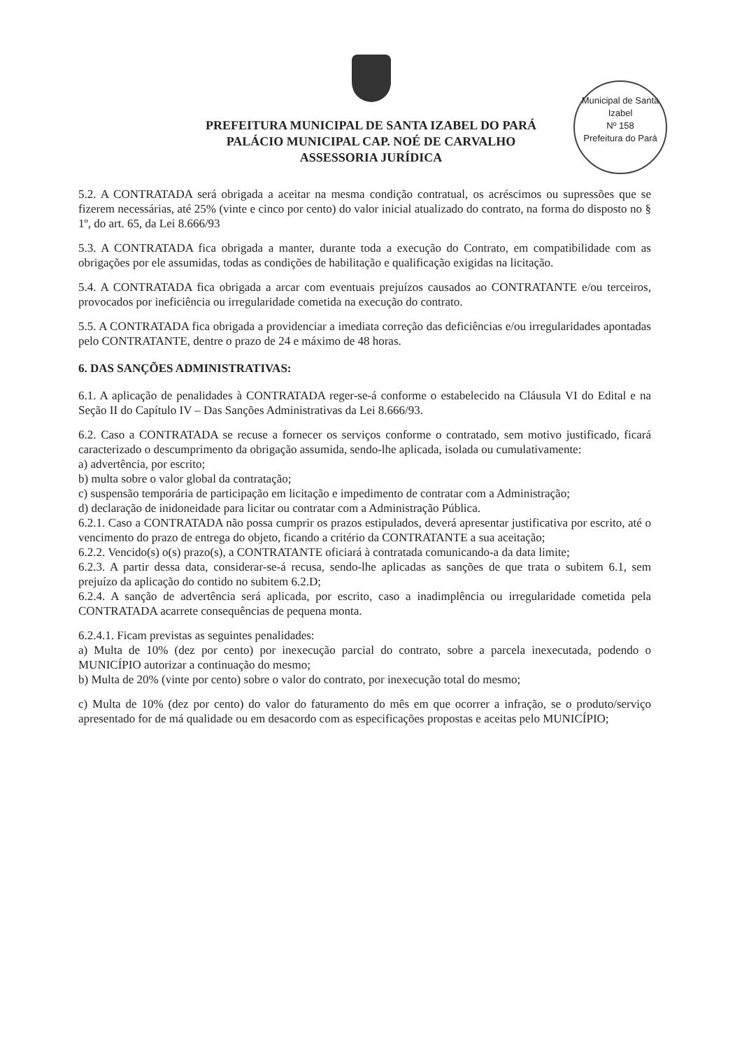Municipal de Santa Izabel
Nº 158
Prefeitura do Pará
PREFEITURA MUNICIPAL DE SANTA IZABEL DO PARÁ
PALÁCIO MUNICIPAL CAP. NOÉ DE CARVALHO
ASSESSORIA JURÍDICA
5.2. A CONTRATADA será obrigada a aceitar na mesma condição contratual, os acréscimos ou supressões que se fizerem necessárias, até 25% (vinte e cinco por cento) do valor inicial atualizado do contrato, na forma do disposto no § 1º, do art. 65, da Lei 8.666/93
5.3. A CONTRATADA fica obrigada a manter, durante toda a execução do Contrato, em compatibilidade com as obrigações por ele assumidas, todas as condições de habilitação e qualificação exigidas na licitação.
5.4. A CONTRATADA fica obrigada a arcar com eventuais prejuízos causados ao CONTRATANTE e/ou terceiros, provocados por ineficiência ou irregularidade cometida na execução do contrato.
5.5. A CONTRATADA fica obrigada a providenciar a imediata correção das deficiências e/ou irregularidades apontadas pelo CONTRATANTE, dentre o prazo de 24 e máximo de 48 horas.
6. DAS SANÇÕES ADMINISTRATIVAS:
6.1. A aplicação de penalidades à CONTRATADA reger-se-á conforme o estabelecido na Cláusula VI do Edital e na Seção II do Capítulo IV – Das Sanções Administrativas da Lei 8.666/93.
6.2. Caso a CONTRATADA se recuse a fornecer os serviços conforme o contratado, sem motivo justificado, ficará caracterizado o descumprimento da obrigação assumida, sendo-lhe aplicada, isolada ou cumulativamente:
a) advertência, por escrito;
b) multa sobre o valor global da contratação;
c) suspensão temporária de participação em licitação e impedimento de contratar com a Administração;
d) declaração de inidoneidade para licitar ou contratar com a Administração Pública.
6.2.1. Caso a CONTRATADA não possa cumprir os prazos estipulados, deverá apresentar justificativa por escrito, até o vencimento do prazo de entrega do objeto, ficando a critério da CONTRATANTE a sua aceitação;
6.2.2. Vencido(s) o(s) prazo(s), a CONTRATANTE oficiará à contratada comunicando-a da data limite;
6.2.3. A partir dessa data, considerar-se-á recusa, sendo-lhe aplicadas as sanções de que trata o subitem 6.1, sem prejuízo da aplicação do contido no subitem 6.2.D;
6.2.4. A sanção de advertência será aplicada, por escrito, caso a inadimplência ou irregularidade cometida pela CONTRATADA acarrete consequências de pequena monta.
6.2.4.1. Ficam previstas as seguintes penalidades:
a) Multa de 10% (dez por cento) por inexecução parcial do contrato, sobre a parcela inexecutada, podendo o MUNICÍPIO autorizar a continuação do mesmo;
b) Multa de 20% (vinte por cento) sobre o valor do contrato, por inexecução total do mesmo;
c) Multa de 10% (dez por cento) do valor do faturamento do mês em que ocorrer a infração, se o produto/serviço apresentado for de má qualidade ou em desacordo com as especificações propostas e aceitas pelo MUNICÍPIO;